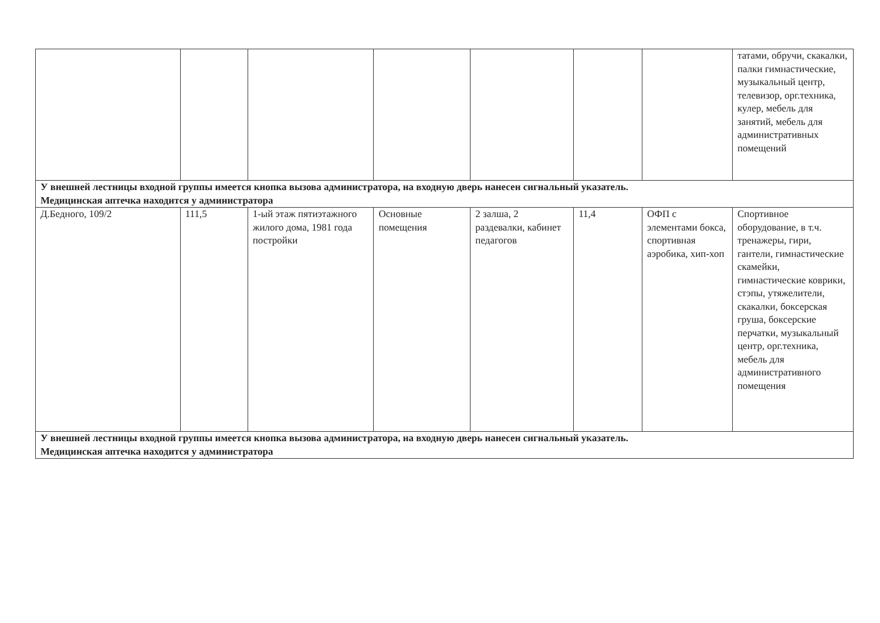| | | | | | | | татами, обручи, скакалки, палки гимнастические, музыкальный центр, телевизор, орг.техника, кулер, мебель для занятий, мебель для административных помещений |
| У внешней лестницы входной группы имеется кнопка вызова администратора, на входную дверь нанесен сигнальный указатель. Медицинская аптечка находится у администратора | | | | | | | |
| Д.Бедного, 109/2 | 111,5 | 1-ый этаж пятиэтажного жилого дома, 1981 года постройки | Основные помещения | 2 залша, 2 раздевалки, кабинет педагогов | 11,4 | ОФП с элементами бокса, спортивная аэробика, хип-хоп | Спортивное оборудование, в т.ч. тренажеры, гири, гантели, гимнастические скамейки, гимнастические коврики, стэпы, утяжелители, скакалки, боксерская груша, боксерские перчатки, музыкальный центр, орг.техника, мебель для административного помещения |
| У внешней лестницы входной группы имеется кнопка вызова администратора, на входную дверь нанесен сигнальный указатель. Медицинская аптечка находится у администратора | | | | | | | |